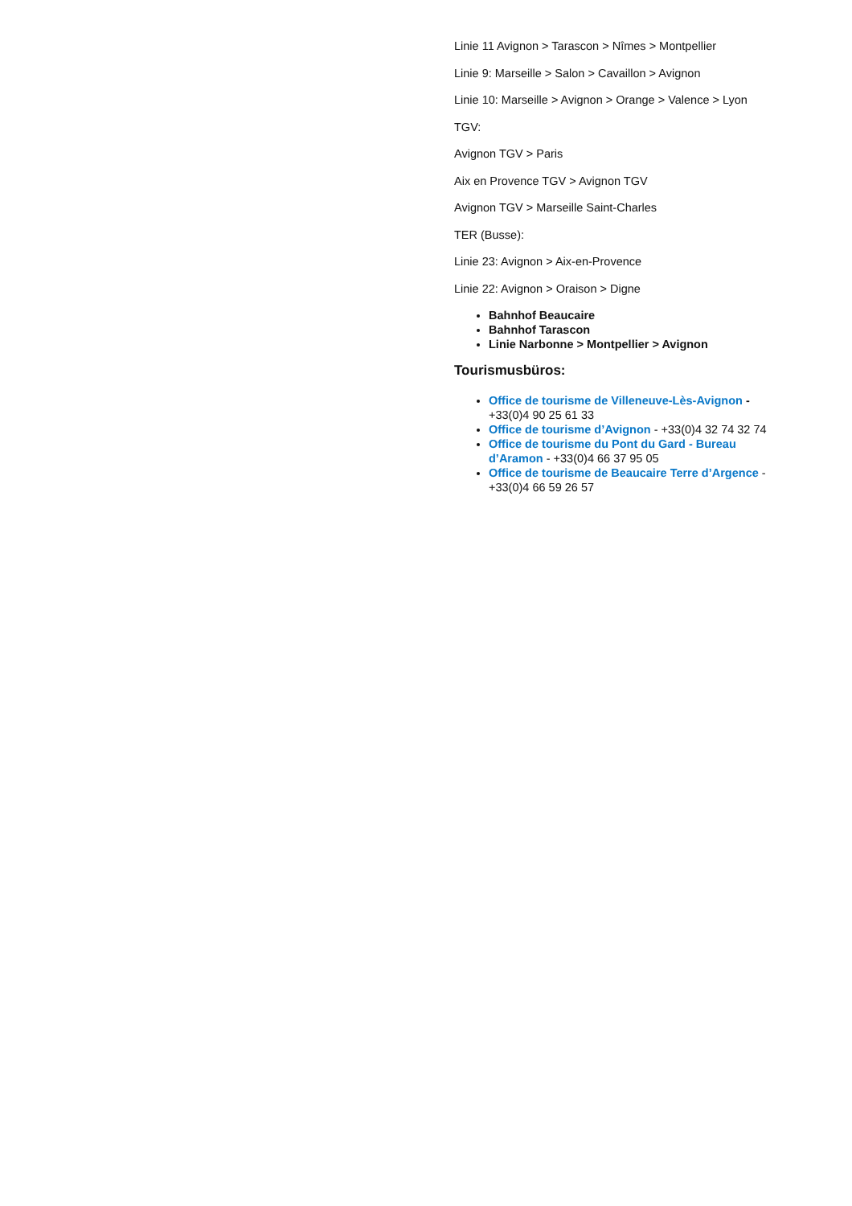Linie 11 Avignon > Tarascon > Nîmes > Montpellier
Linie 9: Marseille > Salon > Cavaillon > Avignon
Linie 10: Marseille > Avignon > Orange > Valence > Lyon
TGV:
Avignon TGV > Paris
Aix en Provence TGV > Avignon TGV
Avignon TGV > Marseille Saint-Charles
TER (Busse):
Linie 23: Avignon > Aix-en-Provence
Linie 22: Avignon > Oraison > Digne
Bahnhof Beaucaire
Bahnhof Tarascon
Linie Narbonne > Montpellier > Avignon
Tourismusbüros:
Office de tourisme de Villeneuve-Lès-Avignon - +33(0)4 90 25 61 33
Office de tourisme d’Avignon - +33(0)4 32 74 32 74
Office de tourisme du Pont du Gard - Bureau d’Aramon - +33(0)4 66 37 95 05
Office de tourisme de Beaucaire Terre d’Argence - +33(0)4 66 59 26 57